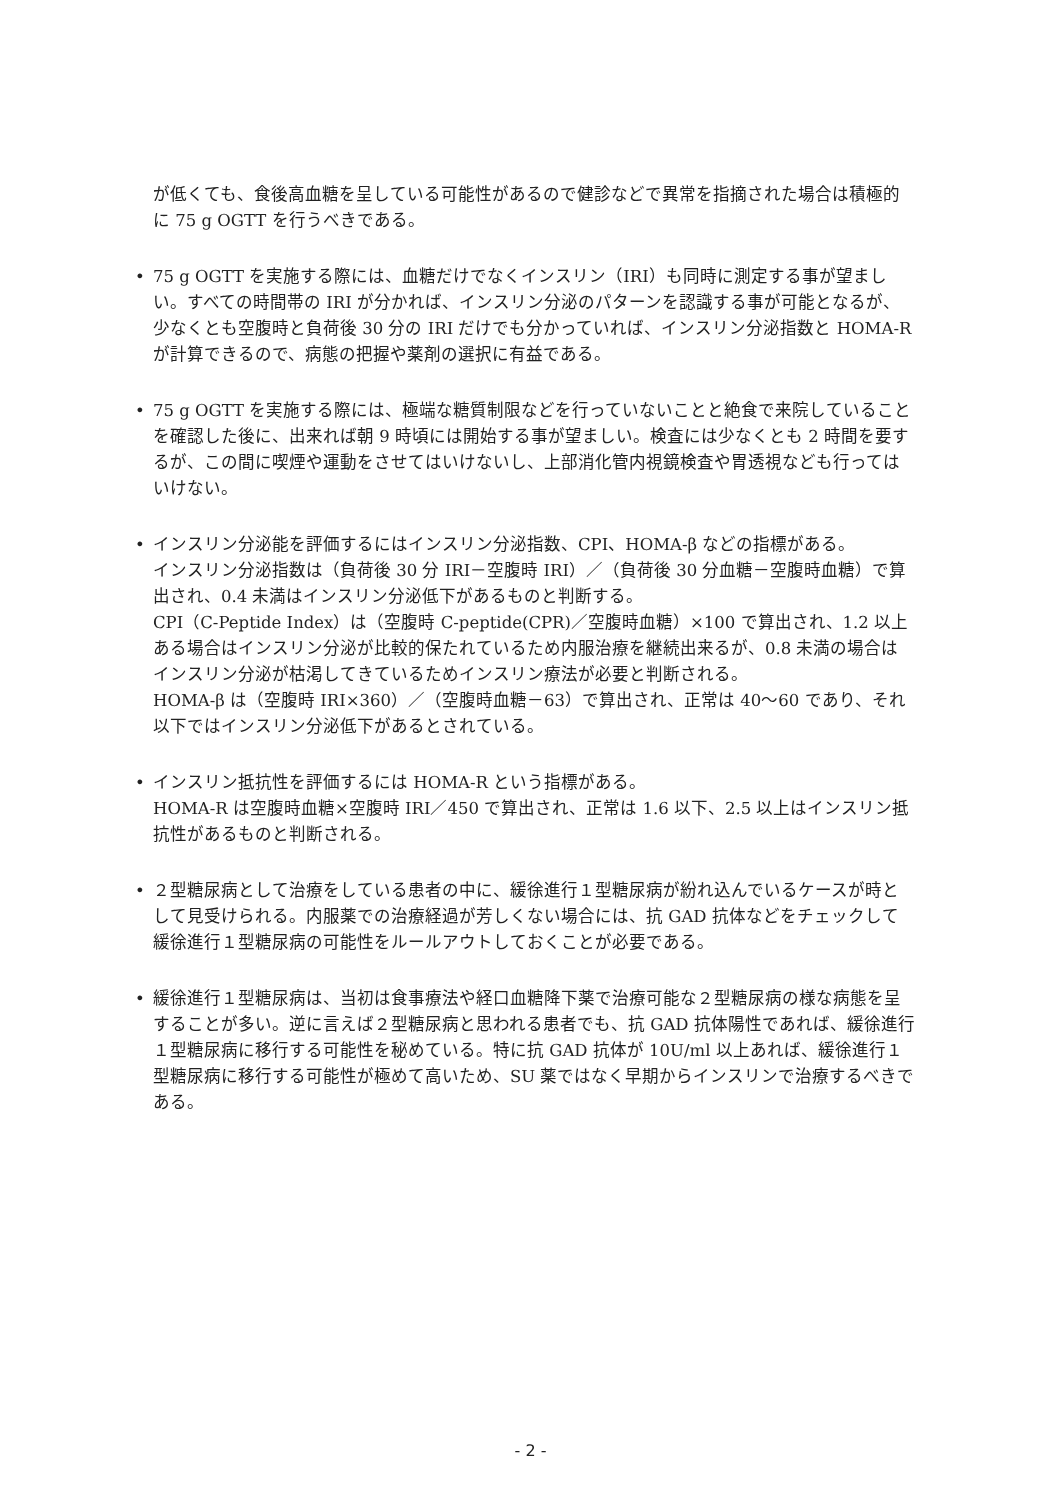が低くても、食後高血糖を呈している可能性があるので健診などで異常を指摘された場合は積極的に 75 g OGTT を行うべきである。
• 75 g OGTT を実施する際には、血糖だけでなくインスリン（IRI）も同時に測定する事が望ましい。すべての時間帯の IRI が分かれば、インスリン分泌のパターンを認識する事が可能となるが、少なくとも空腹時と負荷後 30 分の IRI だけでも分かっていれば、インスリン分泌指数と HOMA-R が計算できるので、病態の把握や薬剤の選択に有益である。
• 75 g OGTT を実施する際には、極端な糖質制限などを行っていないことと絶食で来院していることを確認した後に、出来れば朝 9 時頃には開始する事が望ましい。検査には少なくとも 2 時間を要するが、この間に喫煙や運動をさせてはいけないし、上部消化管内視鏡検査や胃透視なども行ってはいけない。
• インスリン分泌能を評価するにはインスリン分泌指数、CPI、HOMA-β などの指標がある。
インスリン分泌指数は（負荷後 30 分 IRI－空腹時 IRI）／（負荷後 30 分血糖－空腹時血糖）で算出され、0.4 未満はインスリン分泌低下があるものと判断する。
CPI（C-Peptide Index）は（空腹時 C-peptide(CPR)／空腹時血糖）×100 で算出され、1.2 以上ある場合はインスリン分泌が比較的保たれているため内服治療を継続出来るが、0.8 未満の場合はインスリン分泌が枯渇してきているためインスリン療法が必要と判断される。
HOMA-β は（空腹時 IRI×360）／（空腹時血糖－63）で算出され、正常は 40～60 であり、それ以下ではインスリン分泌低下があるとされている。
• インスリン抵抗性を評価するには HOMA-R という指標がある。
HOMA-R は空腹時血糖×空腹時 IRI／450 で算出され、正常は 1.6 以下、2.5 以上はインスリン抵抗性があるものと判断される。
• ２型糖尿病として治療をしている患者の中に、緩徐進行１型糖尿病が紛れ込んでいるケースが時として見受けられる。内服薬での治療経過が芳しくない場合には、抗 GAD 抗体などをチェックして緩徐進行１型糖尿病の可能性をルールアウトしておくことが必要である。
• 緩徐進行１型糖尿病は、当初は食事療法や経口血糖降下薬で治療可能な２型糖尿病の様な病態を呈することが多い。逆に言えば２型糖尿病と思われる患者でも、抗 GAD 抗体陽性であれば、緩徐進行１型糖尿病に移行する可能性を秘めている。特に抗 GAD 抗体が 10U/ml 以上あれば、緩徐進行１型糖尿病に移行する可能性が極めて高いため、SU 薬ではなく早期からインスリンで治療するべきである。
- 2 -